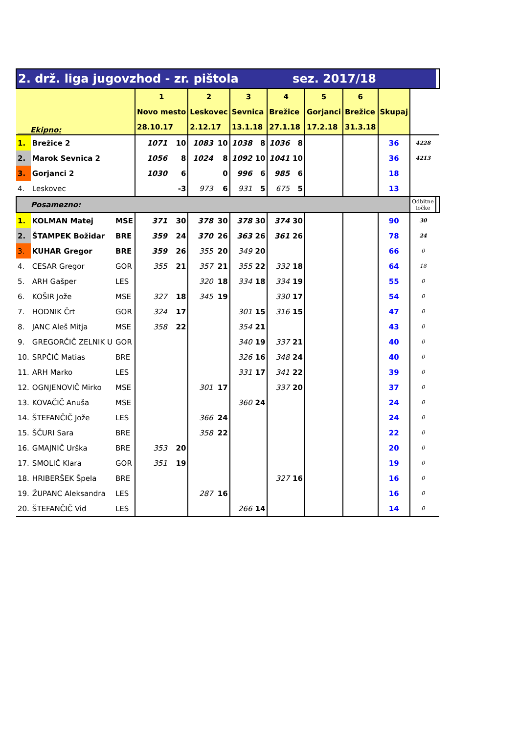| 2. drž. liga jugovzhod - zr. pištola | | | | | | | | | | sez. 2017/18 | | | | | | | |
| Ekipno: | | | 1 | | 2 | | 3 | | 4 | | 5 | | 6 | | Skupaj | | |
| | | | Novo mesto | | Leskovec | | Sevnica | | Brežice | | Gorjanci | | Brežice | | | | |
| | | | 28.10.17 | | 2.12.17 | | 13.1.18 | | 27.1.18 | | 17.2.18 | | 31.3.18 | | | | |
| 1. | Brežice 2 | | 1071 | 10 | 1083 | 10 | 1038 | 8 | 1036 | 8 | | | | | 36 | 4228 | |
| 2. | Marok Sevnica 2 | | 1056 | 8 | 1024 | 8 | 1092 | 10 | 1041 | 10 | | | | | 36 | 4213 | |
| 3. | Gorjanci 2 | | 1030 | 6 | | 0 | 996 | 6 | 985 | 6 | | | | | 18 | | |
| 4. | Leskovec | | | -3 | 973 | 6 | 931 | 5 | 675 | 5 | | | | | 13 | | |
| Posamezno: | | | | | | | | | | | | | | | | Odbitne točke | |
| 1. | KOLMAN Matej | MSE | 371 | 30 | 378 | 30 | 378 | 30 | 374 | 30 | | | | | 90 | 30 | |
| 2. | ŠTAMPEK Božidar | BRE | 359 | 24 | 370 | 26 | 363 | 26 | 361 | 26 | | | | | 78 | 24 | |
| 3. | KUHAR Gregor | BRE | 359 | 26 | 355 | 20 | 349 | 20 | | | | | | | 66 | 0 | |
| 4. | CESAR Gregor | GOR | 355 | 21 | 357 | 21 | 355 | 22 | 332 | 18 | | | | | 64 | 18 | |
| 5. | ARH Gašper | LES | | | 320 | 18 | 334 | 18 | 334 | 19 | | | | | 55 | 0 | |
| 6. | KOŠIR Jože | MSE | 327 | 18 | 345 | 19 | | | 330 | 17 | | | | | 54 | 0 | |
| 7. | HODNIK Črt | GOR | 324 | 17 | | | 301 | 15 | 316 | 15 | | | | | 47 | 0 | |
| 8. | JANC Aleš Mitja | MSE | 358 | 22 | | | 354 | 21 | | | | | | | 43 | 0 | |
| 9. | GREGORČIČ ZELNIK U | GOR | | | | | 340 | 19 | 337 | 21 | | | | | 40 | 0 | |
| 10. | SRPČIČ Matias | BRE | | | | | 326 | 16 | 348 | 24 | | | | | 40 | 0 | |
| 11. | ARH Marko | LES | | | | | 331 | 17 | 341 | 22 | | | | | 39 | 0 | |
| 12. | OGNJENOVIČ Mirko | MSE | | | 301 | 17 | | | 337 | 20 | | | | | 37 | 0 | |
| 13. | KOVAČIČ Anuša | MSE | | | | | 360 | 24 | | | | | | | 24 | 0 | |
| 14. | ŠTEFANČIČ Jože | LES | | | 366 | 24 | | | | | | | | | 24 | 0 | |
| 15. | ŠČURI Sara | BRE | | | 358 | 22 | | | | | | | | | 22 | 0 | |
| 16. | GMAJNIČ Urška | BRE | 353 | 20 | | | | | | | | | | | 20 | 0 | |
| 17. | SMOLIČ Klara | GOR | 351 | 19 | | | | | | | | | | | 19 | 0 | |
| 18. | HRIBERŠEK Špela | BRE | | | | | | | 327 | 16 | | | | | 16 | 0 | |
| 19. | ŽUPANC Aleksandra | LES | | | 287 | 16 | | | | | | | | | 16 | 0 | |
| 20. | ŠTEFANČIČ Vid | LES | | | | | 266 | 14 | | | | | | | 14 | 0 | |